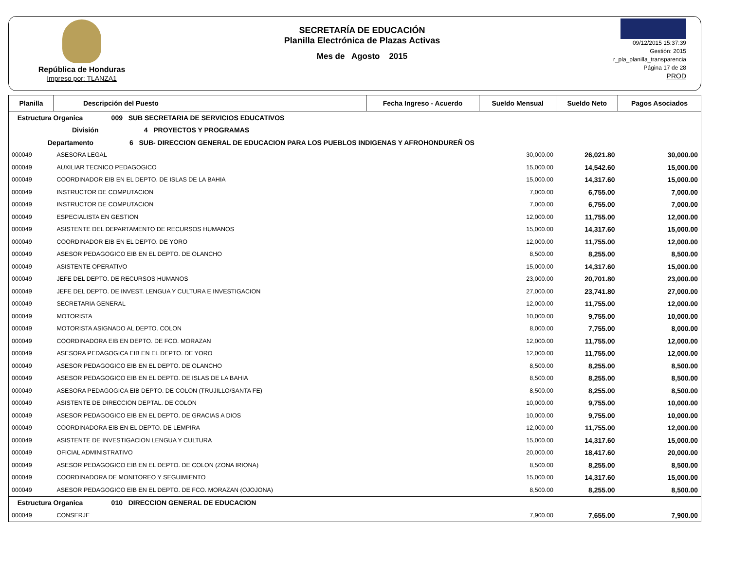República de Honduras
Impreso por: TLANZA1
SECRETARÍA DE EDUCACIÓN
Planilla Electrónica de Plazas Activas
Mes de Agosto 2015
09/12/2015 15:37:39
Gestión: 2015
r_pla_planilla_transparencia
Página 17 de 28
PROD
| Planilla | Descripción del Puesto | Fecha Ingreso - Acuerdo | Sueldo Mensual | Sueldo Neto | Pagos Asociados |
| --- | --- | --- | --- | --- | --- |
| Estructura Organica 009 SUB SECRETARIA DE SERVICIOS EDUCATIVOS | | | | | |
| División 4 PROYECTOS Y PROGRAMAS | | | | | |
| Departamento 6 SUB- DIRECCION GENERAL DE EDUCACION PARA LOS PUEBLOS INDIGENAS Y AFROHONDUREÑ OS | | | | | |
| 000049 | ASESORA LEGAL | | 30,000.00 | 26,021.80 | 30,000.00 |
| 000049 | AUXILIAR TECNICO PEDAGOGICO | | 15,000.00 | 14,542.60 | 15,000.00 |
| 000049 | COORDINADOR EIB EN EL DEPTO. DE ISLAS DE LA BAHIA | | 15,000.00 | 14,317.60 | 15,000.00 |
| 000049 | INSTRUCTOR DE COMPUTACION | | 7,000.00 | 6,755.00 | 7,000.00 |
| 000049 | INSTRUCTOR DE COMPUTACION | | 7,000.00 | 6,755.00 | 7,000.00 |
| 000049 | ESPECIALISTA EN GESTION | | 12,000.00 | 11,755.00 | 12,000.00 |
| 000049 | ASISTENTE DEL DEPARTAMENTO DE RECURSOS HUMANOS | | 15,000.00 | 14,317.60 | 15,000.00 |
| 000049 | COORDINADOR EIB EN EL DEPTO. DE YORO | | 12,000.00 | 11,755.00 | 12,000.00 |
| 000049 | ASESOR PEDAGOGICO EIB EN EL DEPTO. DE OLANCHO | | 8,500.00 | 8,255.00 | 8,500.00 |
| 000049 | ASISTENTE OPERATIVO | | 15,000.00 | 14,317.60 | 15,000.00 |
| 000049 | JEFE DEL DEPTO. DE RECURSOS HUMANOS | | 23,000.00 | 20,701.80 | 23,000.00 |
| 000049 | JEFE DEL DEPTO. DE INVEST. LENGUA Y CULTURA E INVESTIGACION | | 27,000.00 | 23,741.80 | 27,000.00 |
| 000049 | SECRETARIA GENERAL | | 12,000.00 | 11,755.00 | 12,000.00 |
| 000049 | MOTORISTA | | 10,000.00 | 9,755.00 | 10,000.00 |
| 000049 | MOTORISTA ASIGNADO AL DEPTO. COLON | | 8,000.00 | 7,755.00 | 8,000.00 |
| 000049 | COORDINADORA EIB EN DEPTO. DE FCO. MORAZAN | | 12,000.00 | 11,755.00 | 12,000.00 |
| 000049 | ASESORA PEDAGOGICA EIB EN EL DEPTO. DE YORO | | 12,000.00 | 11,755.00 | 12,000.00 |
| 000049 | ASESOR PEDAGOGICO EIB EN EL DEPTO. DE OLANCHO | | 8,500.00 | 8,255.00 | 8,500.00 |
| 000049 | ASESOR PEDAGOGICO EIB EN EL DEPTO. DE ISLAS DE LA BAHIA | | 8,500.00 | 8,255.00 | 8,500.00 |
| 000049 | ASESORA PEDAGOGICA EIB DEPTO. DE COLON (TRUJILLO/SANTA FE) | | 8,500.00 | 8,255.00 | 8,500.00 |
| 000049 | ASISTENTE DE DIRECCION DEPTAL. DE COLON | | 10,000.00 | 9,755.00 | 10,000.00 |
| 000049 | ASESOR PEDAGOGICO EIB EN EL DEPTO. DE GRACIAS A DIOS | | 10,000.00 | 9,755.00 | 10,000.00 |
| 000049 | COORDINADORA EIB EN EL DEPTO. DE LEMPIRA | | 12,000.00 | 11,755.00 | 12,000.00 |
| 000049 | ASISTENTE DE INVESTIGACION LENGUA Y CULTURA | | 15,000.00 | 14,317.60 | 15,000.00 |
| 000049 | OFICIAL ADMINISTRATIVO | | 20,000.00 | 18,417.60 | 20,000.00 |
| 000049 | ASESOR PEDAGOGICO EIB EN EL DEPTO. DE COLON (ZONA IRIONA) | | 8,500.00 | 8,255.00 | 8,500.00 |
| 000049 | COORDINADORA DE MONITOREO Y SEGUIMIENTO | | 15,000.00 | 14,317.60 | 15,000.00 |
| 000049 | ASESOR PEDAGOGICO EIB EN EL DEPTO. DE FCO. MORAZAN (OJOJONA) | | 8,500.00 | 8,255.00 | 8,500.00 |
| Estructura Organica 010 DIRECCION GENERAL DE EDUCACION | | | | | |
| 000049 | CONSERJE | | 7,900.00 | 7,655.00 | 7,900.00 |